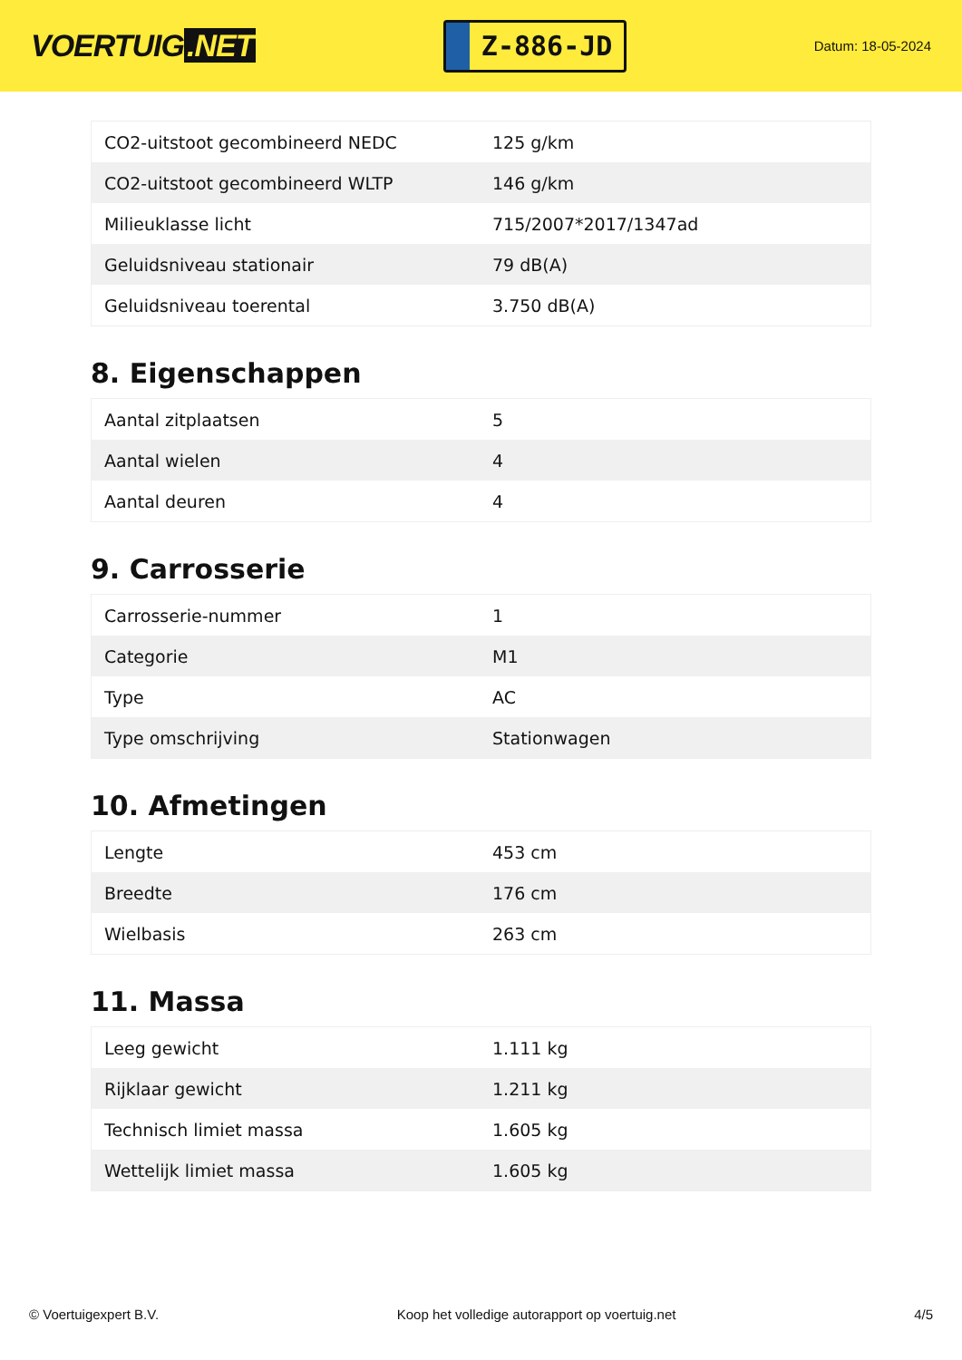VOERTUIG.NET
Z-886-JD
Datum: 18-05-2024
| CO2-uitstoot gecombineerd NEDC | 125 g/km |
| CO2-uitstoot gecombineerd WLTP | 146 g/km |
| Milieuklasse licht | 715/2007*2017/1347ad |
| Geluidsniveau stationair | 79 dB(A) |
| Geluidsniveau toerental | 3.750 dB(A) |
8. Eigenschappen
| Aantal zitplaatsen | 5 |
| Aantal wielen | 4 |
| Aantal deuren | 4 |
9. Carrosserie
| Carrosserie-nummer | 1 |
| Categorie | M1 |
| Type | AC |
| Type omschrijving | Stationwagen |
10. Afmetingen
| Lengte | 453 cm |
| Breedte | 176 cm |
| Wielbasis | 263 cm |
11. Massa
| Leeg gewicht | 1.111 kg |
| Rijklaar gewicht | 1.211 kg |
| Technisch limiet massa | 1.605 kg |
| Wettelijk limiet massa | 1.605 kg |
© Voertuigexpert B.V. Koop het volledige autorapport op voertuig.net 4/5